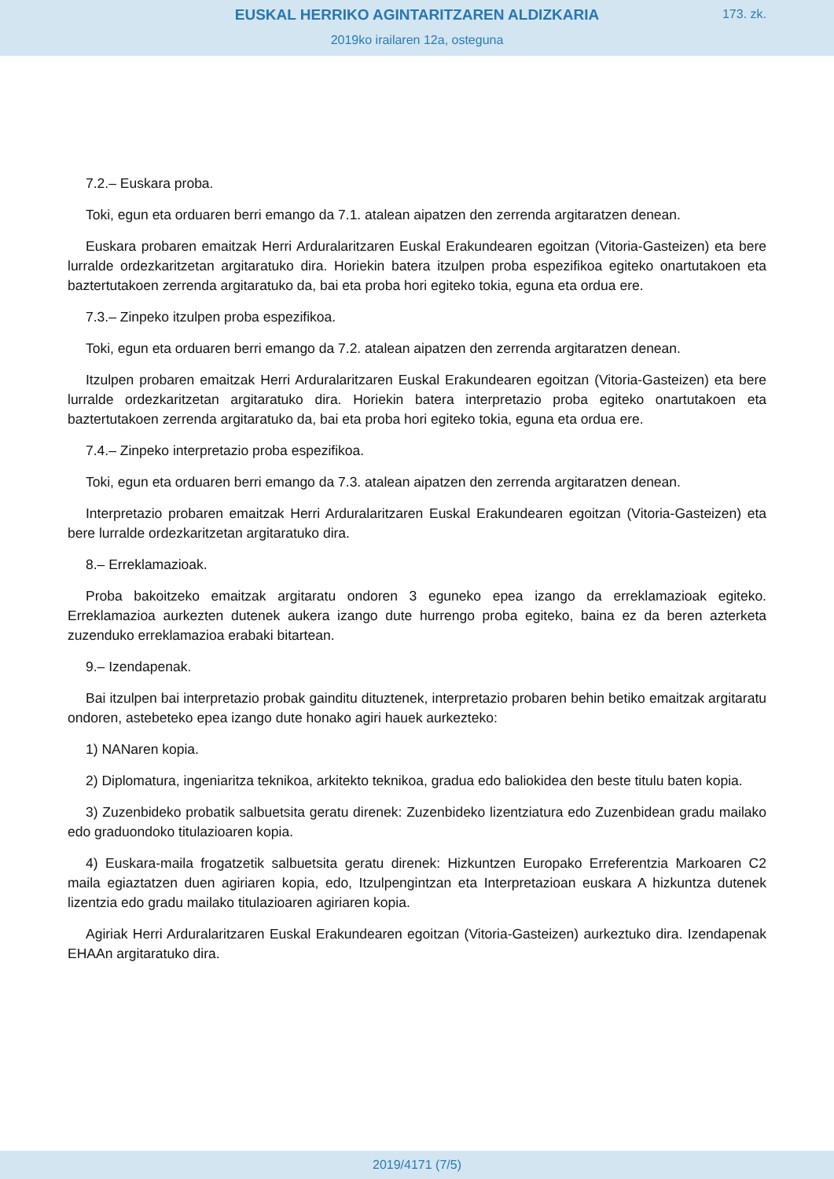EUSKAL HERRIKO AGINTARITZAREN ALDIZKARIA
173. zk.
2019ko irailaren 12a, osteguna
7.2.– Euskara proba.
Toki, egun eta orduaren berri emango da 7.1. atalean aipatzen den zerrenda argitaratzen denean.
Euskara probaren emaitzak Herri Arduralaritzaren Euskal Erakundearen egoitzan (Vitoria-Gasteizen) eta bere lurralde ordezkaritzetan argitaratuko dira. Horiekin batera itzulpen proba espezifikoa egiteko onartutakoen eta baztertutakoen zerrenda argitaratuko da, bai eta proba hori egiteko tokia, eguna eta ordua ere.
7.3.– Zinpeko itzulpen proba espezifikoa.
Toki, egun eta orduaren berri emango da 7.2. atalean aipatzen den zerrenda argitaratzen denean.
Itzulpen probaren emaitzak Herri Arduralaritzaren Euskal Erakundearen egoitzan (Vitoria-Gasteizen) eta bere lurralde ordezkaritzetan argitaratuko dira. Horiekin batera interpretazio proba egiteko onartutakoen eta baztertutakoen zerrenda argitaratuko da, bai eta proba hori egiteko tokia, eguna eta ordua ere.
7.4.– Zinpeko interpretazio proba espezifikoa.
Toki, egun eta orduaren berri emango da 7.3. atalean aipatzen den zerrenda argitaratzen denean.
Interpretazio probaren emaitzak Herri Arduralaritzaren Euskal Erakundearen egoitzan (Vitoria-Gasteizen) eta bere lurralde ordezkaritzetan argitaratuko dira.
8.– Erreklamazioak.
Proba bakoitzeko emaitzak argitaratu ondoren 3 eguneko epea izango da erreklamazioak egiteko. Erreklamazioa aurkezten dutenek aukera izango dute hurrengo proba egiteko, baina ez da beren azterketa zuzenduko erreklamazioa erabaki bitartean.
9.– Izendapenak.
Bai itzulpen bai interpretazio probak gainditu dituztenek, interpretazio probaren behin betiko emaitzak argitaratu ondoren, astebeteko epea izango dute honako agiri hauek aurkezteko:
1) NANaren kopia.
2) Diplomatura, ingeniaritza teknikoa, arkitekto teknikoa, gradua edo baliokidea den beste titulu baten kopia.
3) Zuzenbideko probatik salbuetsita geratu direnek: Zuzenbideko lizentziatura edo Zuzenbidean gradu mailako edo graduondoko titulazioaren kopia.
4) Euskara-maila frogatzetik salbuetsita geratu direnek: Hizkuntzen Europako Erreferentzia Markoaren C2 maila egiaztatzen duen agiriaren kopia, edo, Itzulpengintzan eta Interpretazioan euskara A hizkuntza dutenek lizentzia edo gradu mailako titulazioaren agiriaren kopia.
Agiriak Herri Arduralaritzaren Euskal Erakundearen egoitzan (Vitoria-Gasteizen) aurkeztuko dira. Izendapenak EHAAn argitaratuko dira.
2019/4171 (7/5)